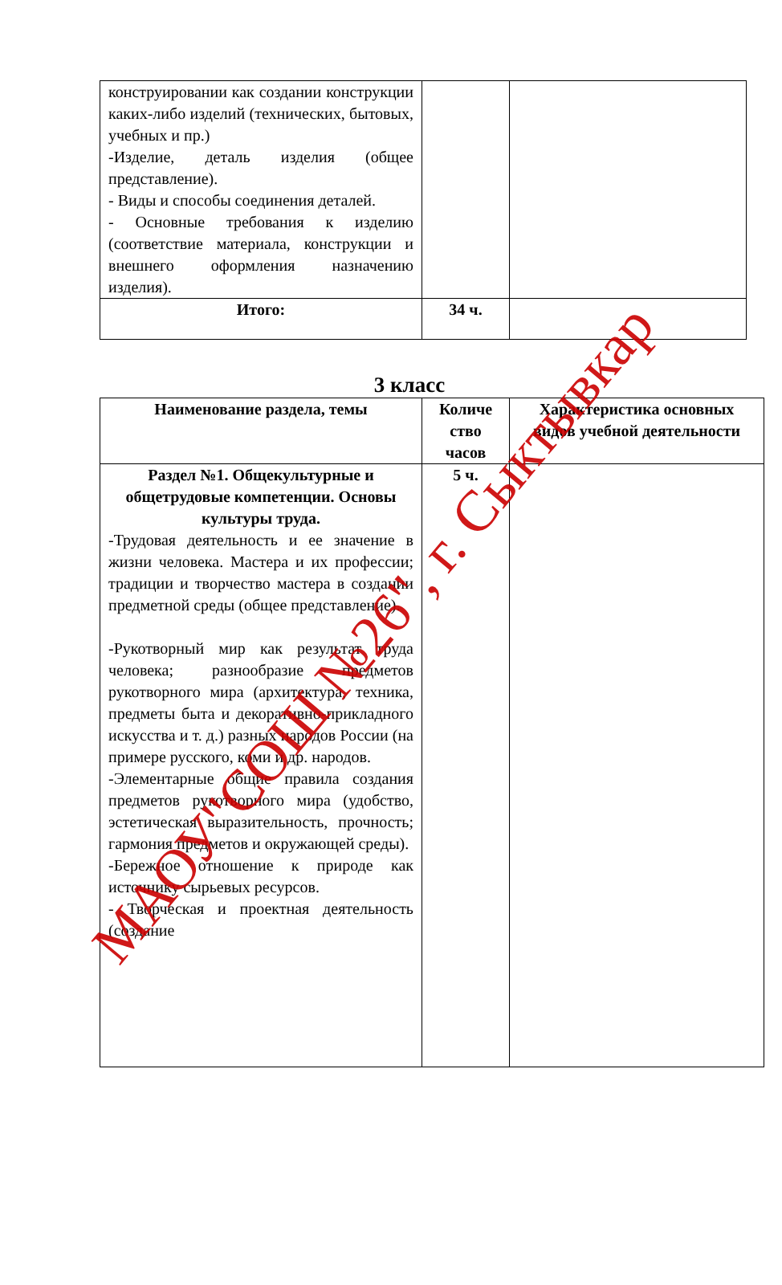| конструировании как создании конструкции каких-либо изделий (технических, бытовых, учебных и пр.) -Изделие, деталь изделия (общее представление). - Виды и способы соединения деталей. - Основные требования к изделию (соответствие материала, конструкции и внешнего оформления назначению изделия). | | |
| Итого: | 34 ч. | |
3 класс
| Наименование раздела, темы | Количе ство часов | Характеристика основных видов учебной деятельности |
| --- | --- | --- |
| Раздел №1. Общекультурные и общетрудовые компетенции. Основы культуры труда. -Трудовая деятельность и ее значение в жизни человека. Мастера и их профессии; традиции и творчество мастера в создании предметной среды (общее представление). -Рукотворный мир как результат труда человека; разнообразие предметов рукотворного мира (архитектура, техника, предметы быта и декоративно-прикладного искусства и т. д.) разных народов России (на примере русского, коми и др. народов. -Элементарные общие правила создания предметов рукотворного мира (удобство, эстетическая выразительность, прочность; гармония предметов и окружающей среды). -Бережное отношение к природе как источнику сырьевых ресурсов. - Творческая и проектная деятельность (создание | 5 ч. | |
МАОУ"СОШ №26", г. Сыктывкар